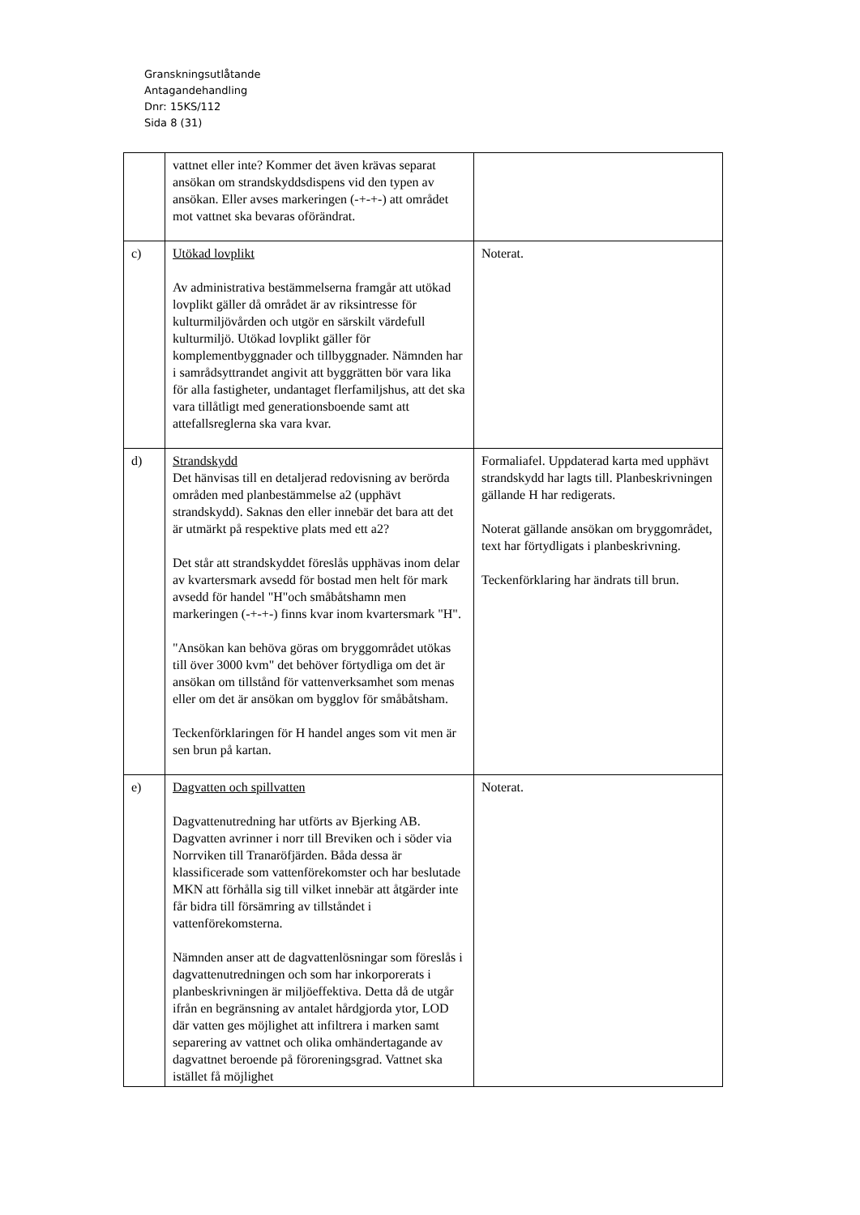Granskningsutlåtande
Antagandehandling
Dnr: 15KS/112
Sida 8 (31)
| | vattnet eller inte? Kommer det även krävas separat ansökan om strandskyddsdispens vid den typen av ansökan. Eller avses markeringen (-+-+-) att området mot vattnet ska bevaras oförändrat. | |
| c) | Utökad lovplikt Av administrativa bestämmelserna framgår att utökad lovplikt gäller då området är av riksintresse för kulturmiljövården och utgör en särskilt värdefull kulturmiljö. Utökad lovplikt gäller för komplementbyggnader och tillbyggnader. Nämnden har i samrådsyttrandet angivit att byggrätten bör vara lika för alla fastigheter, undantaget flerfamiljshus, att det ska vara tillåtligt med generationsboende samt att attefallsreglerna ska vara kvar. | Noterat. |
| d) | Strandskydd Det hänvisas till en detaljerad redovisning av berörda områden med planbestämmelse a2 (upphävt strandskydd). Saknas den eller innebär det bara att det är utmärkt på respektive plats med ett a2? Det står att strandskyddet föreslås upphävas inom delar av kvartersmark avsedd för bostad men helt för mark avsedd för handel "H"och småbåtshamn men markeringen (-+-+-) finns kvar inom kvartersmark "H". "Ansökan kan behöva göras om bryggområdet utökas till över 3000 kvm" det behöver förtydliga om det är ansökan om tillstånd för vattenverksamhet som menas eller om det är ansökan om bygglov för småbåtsham. Teckenförklaringen för H handel anges som vit men är sen brun på kartan. | Formaliafel. Uppdaterad karta med upphävt strandskydd har lagts till. Planbeskrivningen gällande H har redigerats. Noterat gällande ansökan om bryggområdet, text har förtydligats i planbeskrivning. Teckenförklaring har ändrats till brun. |
| e) | Dagvatten och spillvatten Dagvattenutredning har utförts av Bjerking AB. Dagvatten avrinner i norr till Breviken och i söder via Norrviken till Tranaröfjärden. Båda dessa är klassificerade som vattenförekomster och har beslutade MKN att förhålla sig till vilket innebär att åtgärder inte får bidra till försämring av tillståndet i vattenförekomsterna. Nämnden anser att de dagvattenlösningar som föreslås i dagvattenutredningen och som har inkorporerats i planbeskrivningen är miljöeffektiva. Detta då de utgår ifrån en begränsning av antalet hårdgjorda ytor, LOD där vatten ges möjlighet att infiltrera i marken samt separering av vattnet och olika omhändertagande av dagvattnet beroende på föroreningsgrad. Vattnet ska istället få möjlighet | Noterat. |